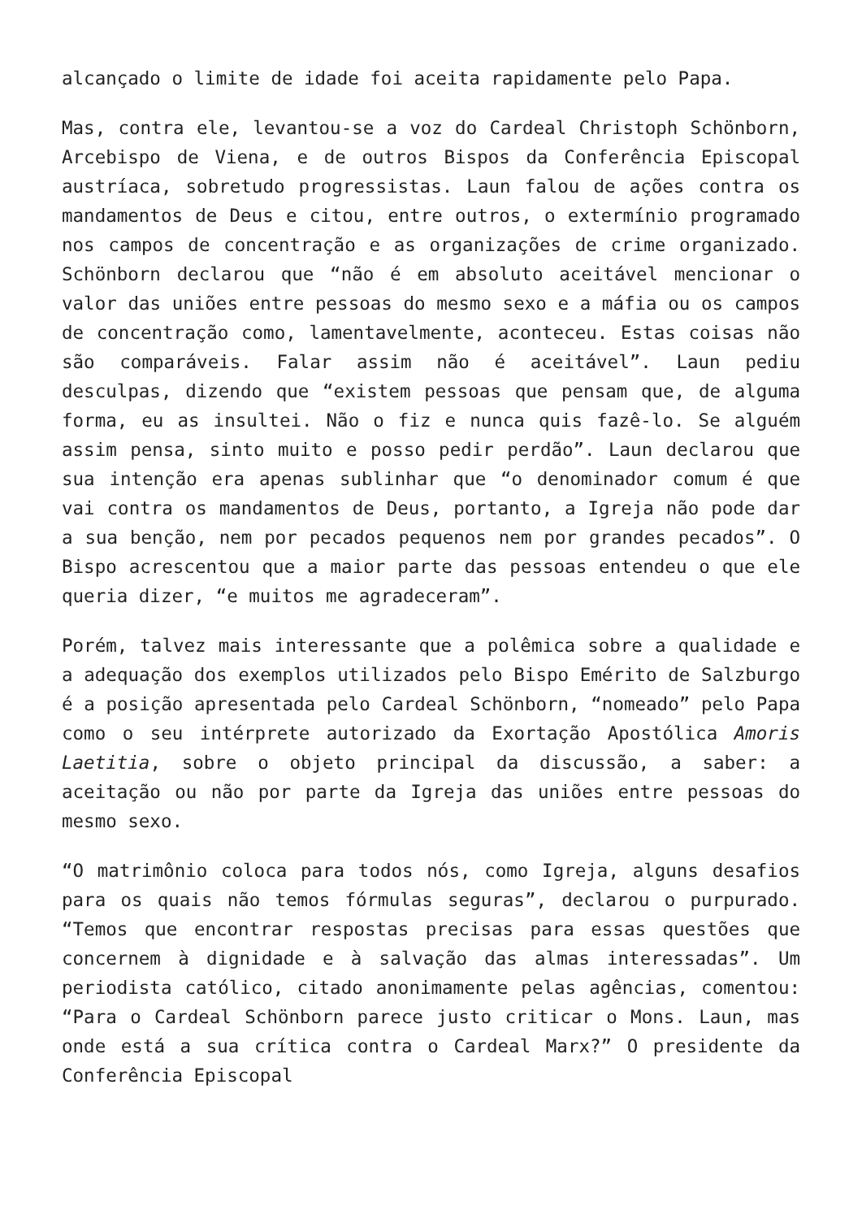alcançado o limite de idade foi aceita rapidamente pelo Papa.
Mas, contra ele, levantou-se a voz do Cardeal Christoph Schönborn, Arcebispo de Viena, e de outros Bispos da Conferência Episcopal austríaca, sobretudo progressistas. Laun falou de ações contra os mandamentos de Deus e citou, entre outros, o extermínio programado nos campos de concentração e as organizações de crime organizado. Schönborn declarou que “não é em absoluto aceitável mencionar o valor das uniões entre pessoas do mesmo sexo e a máfia ou os campos de concentração como, lamentavelmente, aconteceu. Estas coisas não são comparáveis. Falar assim não é aceitável”. Laun pediu desculpas, dizendo que “existem pessoas que pensam que, de alguma forma, eu as insultei. Não o fiz e nunca quis fazê-lo. Se alguém assim pensa, sinto muito e posso pedir perdão”. Laun declarou que sua intenção era apenas sublinhar que “o denominador comum é que vai contra os mandamentos de Deus, portanto, a Igreja não pode dar a sua benção, nem por pecados pequenos nem por grandes pecados”. O Bispo acrescentou que a maior parte das pessoas entendeu o que ele queria dizer, “e muitos me agradeceram”.
Porém, talvez mais interessante que a polêmica sobre a qualidade e a adequação dos exemplos utilizados pelo Bispo Emérito de Salzburgo é a posição apresentada pelo Cardeal Schönborn, “nomeado” pelo Papa como o seu intérprete autorizado da Exortação Apostólica Amoris Laetitia, sobre o objeto principal da discussão, a saber: a aceitação ou não por parte da Igreja das uniões entre pessoas do mesmo sexo.
“O matrimônio coloca para todos nós, como Igreja, alguns desafios para os quais não temos fórmulas seguras”, declarou o purpurado. “Temos que encontrar respostas precisas para essas questões que concernem à dignidade e à salvação das almas interessadas”. Um periodista católico, citado anonimamente pelas agências, comentou: “Para o Cardeal Schönborn parece justo criticar o Mons. Laun, mas onde está a sua crítica contra o Cardeal Marx?” O presidente da Conferência Episcopal